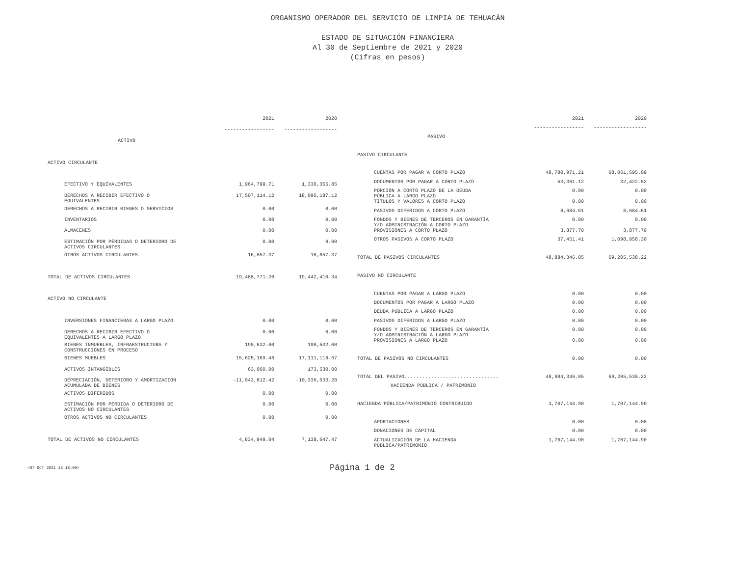ORGANISMO OPERADOR DEL SERVICIO DE LIMPIA DE TEHUACÁN
ESTADO DE SITUACIÓN FINANCIERA
Al 30 de Septiembre de 2021 y 2020
(Cifras en pesos)
| | 2021 | 2020 |
| --- | --- | --- |
| | ----------------- | ------------------ |
| ACTIVO | | |
| ACTIVO CIRCULANTE | | |
| EFECTIVO Y EQUIVALENTES | 1,964,799.71 | 1,330,365.85 |
| DERECHOS A RECIBIR EFECTIVO O EQUIVALENTES | 17,507,114.12 | 18,095,187.12 |
| DERECHOS A RECIBIR BIENES O SERVICIOS | 0.00 | 0.00 |
| INVENTARIOS | 0.00 | 0.00 |
| ALMACENES | 0.00 | 0.00 |
| ESTIMACIÓN POR PÉRDIDAS O DETERIORO DE ACTIVOS CIRCULANTES | 0.00 | 0.00 |
| OTROS ACTIVOS CIRCULANTES | 16,857.37 | 16,857.37 |
| TOTAL DE ACTIVOS CIRCULANTES | 19,488,771.20 | 19,442,410.34 |
| ACTIVO NO CIRCULANTE | | |
| INVERSIONES FINANCIERAS A LARGO PLAZO | 0.00 | 0.00 |
| DERECHOS A RECIBIR EFECTIVO O EQUIVALENTES A LARGO PLAZO | 0.00 | 0.00 |
| BIENES INMUEBLES, INFRAESTRUCTURA Y CONSTRUCCIONES EN PROCESO | 190,532.00 | 190,532.00 |
| BIENES MUEBLES | 15,625,169.46 | 17,111,118.67 |
| ACTIVOS INTANGIBLES | 63,060.00 | 173,530.00 |
| DEPRECIACIÓN, DETERIORO Y AMORTIZACIÓN ACUMULADA DE BIENES | -11,043,812.42 | -10,336,533.20 |
| ACTIVOS DIFERIDOS | 0.00 | 0.00 |
| ESTIMACIÓN POR PÉRDIDA O DETERIORO DE ACTIVOS NO CIRCULANTES | 0.00 | 0.00 |
| OTROS ACTIVOS NO CIRCULANTES | 0.00 | 0.00 |
| TOTAL DE ACTIVOS NO CIRCULANTES | 4,834,949.04 | 7,138,647.47 |
| | 2021 | 2020 |
| --- | --- | --- |
| | ----------------- | ------------------ |
| PASIVO | | |
| PASIVO CIRCULANTE | | |
| CUENTAS POR PAGAR A CORTO PLAZO | 48,780,971.21 | 68,061,595.09 |
| DOCUMENTOS POR PAGAR A CORTO PLAZO | 53,361.12 | 32,422.52 |
| PORCIÓN A CORTO PLAZO DE LA DEUDA PÚBLICA A LARGO PLAZO | 0.00 | 0.00 |
| TÍTULOS Y VALORES A CORTO PLAZO | 0.00 | 0.00 |
| PASIVOS DIFERIDOS A CORTO PLAZO | 8,684.61 | 8,684.61 |
| FONDOS Y BIENES DE TERCEROS EN GARANTÍA Y/O ADMINISTRACIÓN A CORTO PLAZO | 0.00 | 0.00 |
| PROVISIONES A CORTO PLAZO | 3,877.70 | 3,877.70 |
| OTROS PASIVOS A CORTO PLAZO | 37,451.41 | 1,098,958.30 |
| TOTAL DE PASIVOS CIRCULANTES | 48,884,346.05 | 69,205,538.22 |
| PASIVO NO CIRCULANTE | | |
| CUENTAS POR PAGAR A LARGO PLAZO | 0.00 | 0.00 |
| DOCUMENTOS POR PAGAR A LARGO PLAZO | 0.00 | 0.00 |
| DEUDA PÚBLICA A LARGO PLAZO | 0.00 | 0.00 |
| PASIVOS DIFERIDOS A LARGO PLAZO | 0.00 | 0.00 |
| FONDOS Y BIENES DE TERCEROS EN GARANTÍA Y/O ADMINISTRACIÓN A LARGO PLAZO | 0.00 | 0.00 |
| PROVISIONES A LARGO PLAZO | 0.00 | 0.00 |
| TOTAL DE PASIVOS NO CIRCULANTES | 0.00 | 0.00 |
| TOTAL DEL PASIVO................................ | 48,884,346.05 | 69,205,538.22 |
| HACIENDA PÚBLICA / PATRIMONIO | | |
| HACIENDA PÚBLICA/PATRIMONIO CONTRIBUIDO | 1,707,144.90 | 1,707,144.90 |
| APORTACIONES | 0.00 | 0.00 |
| DONACIONES DE CAPITAL | 0.00 | 0.00 |
| ACTUALIZACIÓN DE LA HACIENDA PÚBLICA/PATRIMONIO | 1,707,144.90 | 1,707,144.90 |
<07 OCT 2021 13:18:06>
Página 1 de 2